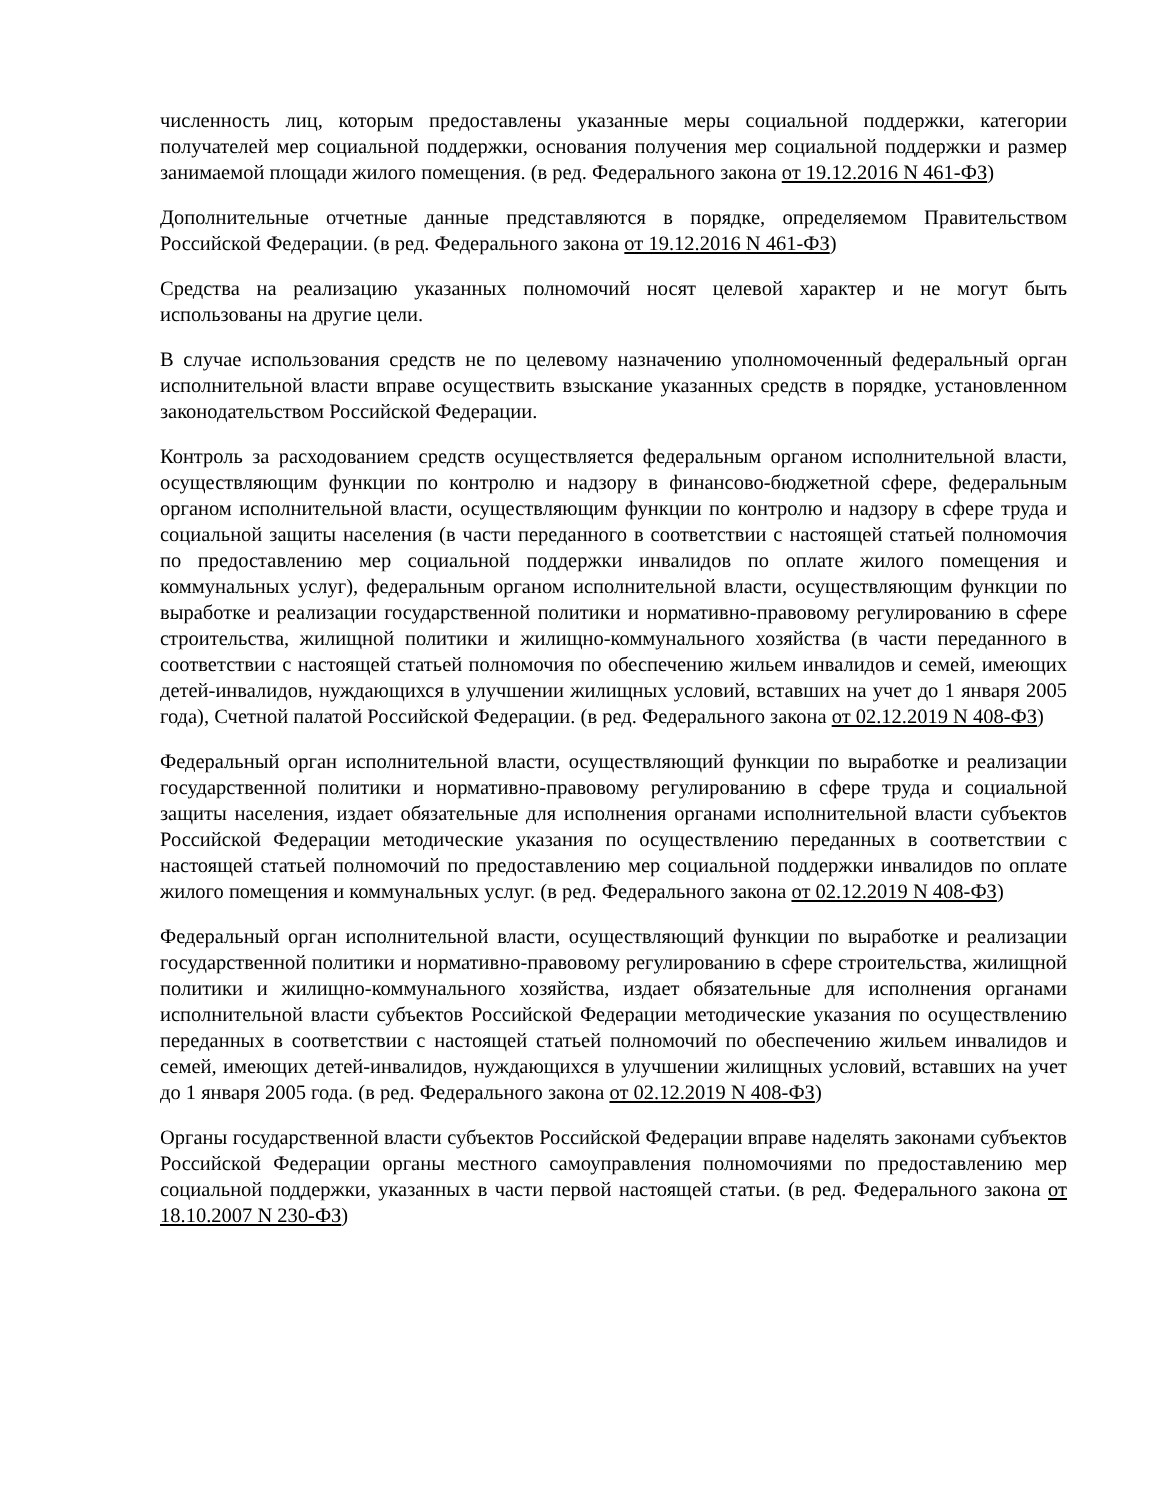численность лиц, которым предоставлены указанные меры социальной поддержки, категории получателей мер социальной поддержки, основания получения мер социальной поддержки и размер занимаемой площади жилого помещения. (в ред. Федерального закона от 19.12.2016 N 461-ФЗ)
Дополнительные отчетные данные представляются в порядке, определяемом Правительством Российской Федерации. (в ред. Федерального закона от 19.12.2016 N 461-ФЗ)
Средства на реализацию указанных полномочий носят целевой характер и не могут быть использованы на другие цели.
В случае использования средств не по целевому назначению уполномоченный федеральный орган исполнительной власти вправе осуществить взыскание указанных средств в порядке, установленном законодательством Российской Федерации.
Контроль за расходованием средств осуществляется федеральным органом исполнительной власти, осуществляющим функции по контролю и надзору в финансово-бюджетной сфере, федеральным органом исполнительной власти, осуществляющим функции по контролю и надзору в сфере труда и социальной защиты населения (в части переданного в соответствии с настоящей статьей полномочия по предоставлению мер социальной поддержки инвалидов по оплате жилого помещения и коммунальных услуг), федеральным органом исполнительной власти, осуществляющим функции по выработке и реализации государственной политики и нормативно-правовому регулированию в сфере строительства, жилищной политики и жилищно-коммунального хозяйства (в части переданного в соответствии с настоящей статьей полномочия по обеспечению жильем инвалидов и семей, имеющих детей-инвалидов, нуждающихся в улучшении жилищных условий, вставших на учет до 1 января 2005 года), Счетной палатой Российской Федерации. (в ред. Федерального закона от 02.12.2019 N 408-ФЗ)
Федеральный орган исполнительной власти, осуществляющий функции по выработке и реализации государственной политики и нормативно-правовому регулированию в сфере труда и социальной защиты населения, издает обязательные для исполнения органами исполнительной власти субъектов Российской Федерации методические указания по осуществлению переданных в соответствии с настоящей статьей полномочий по предоставлению мер социальной поддержки инвалидов по оплате жилого помещения и коммунальных услуг. (в ред. Федерального закона от 02.12.2019 N 408-ФЗ)
Федеральный орган исполнительной власти, осуществляющий функции по выработке и реализации государственной политики и нормативно-правовому регулированию в сфере строительства, жилищной политики и жилищно-коммунального хозяйства, издает обязательные для исполнения органами исполнительной власти субъектов Российской Федерации методические указания по осуществлению переданных в соответствии с настоящей статьей полномочий по обеспечению жильем инвалидов и семей, имеющих детей-инвалидов, нуждающихся в улучшении жилищных условий, вставших на учет до 1 января 2005 года. (в ред. Федерального закона от 02.12.2019 N 408-ФЗ)
Органы государственной власти субъектов Российской Федерации вправе наделять законами субъектов Российской Федерации органы местного самоуправления полномочиями по предоставлению мер социальной поддержки, указанных в части первой настоящей статьи. (в ред. Федерального закона от 18.10.2007 N 230-ФЗ)